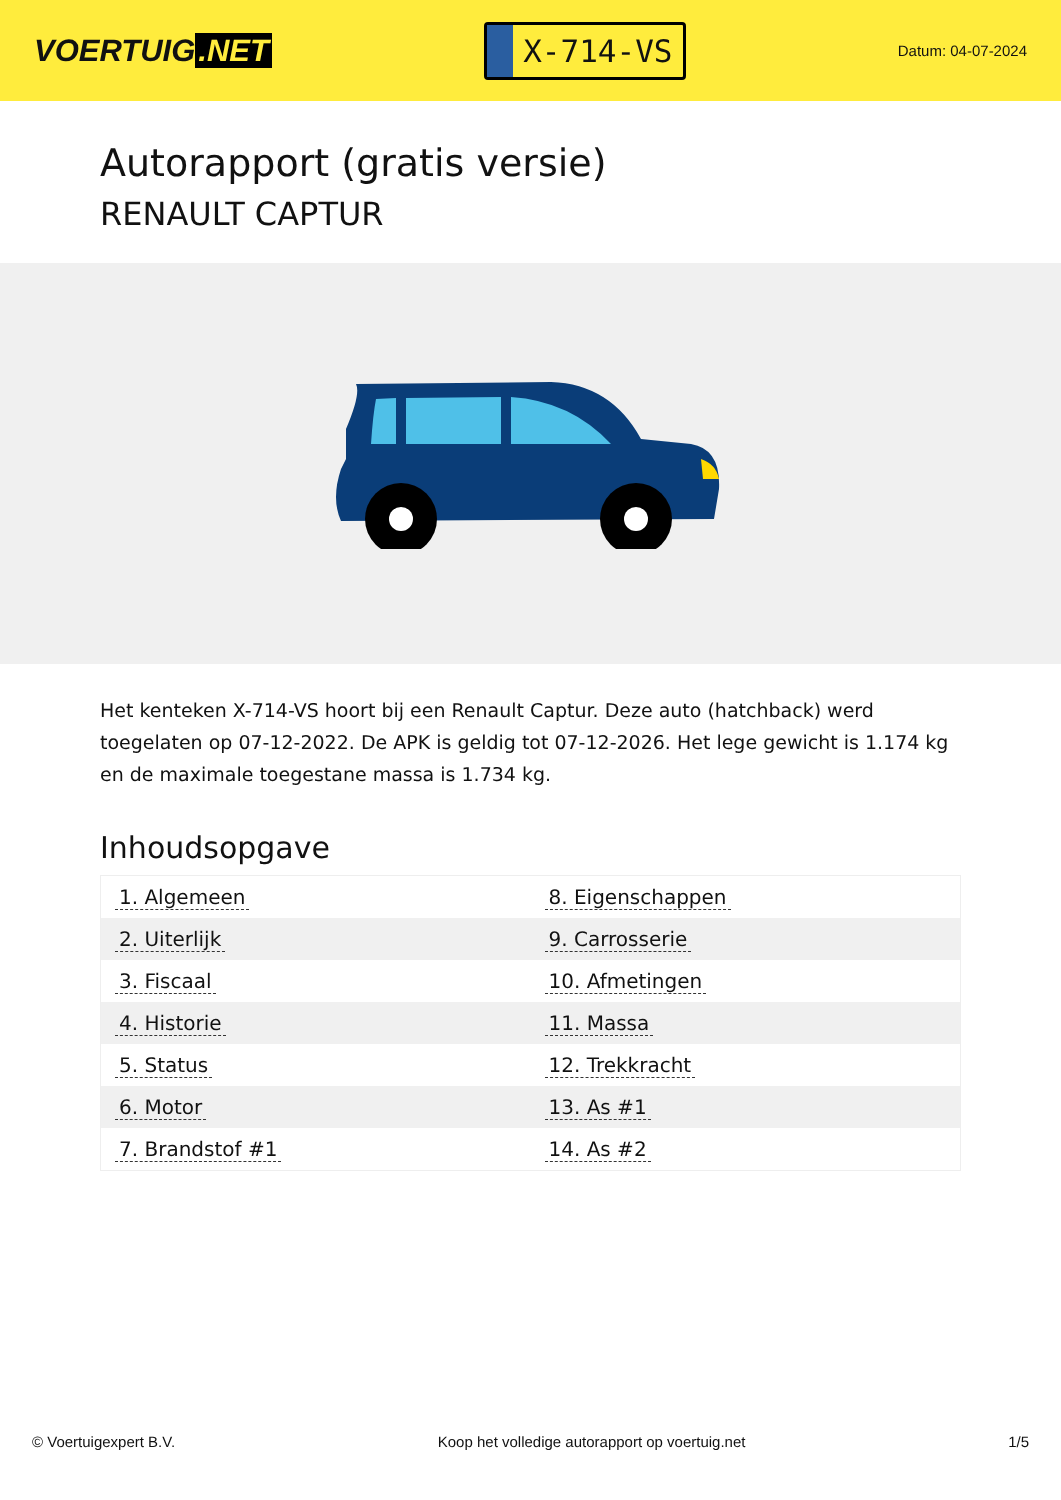VOERTUIG.NET
X-714-VS
Datum: 04-07-2024
Autorapport (gratis versie)
RENAULT CAPTUR
Het kenteken X-714-VS hoort bij een Renault Captur. Deze auto (hatchback) werd toegelaten op 07-12-2022. De APK is geldig tot 07-12-2026. Het lege gewicht is 1.174 kg en de maximale toegestane massa is 1.734 kg.
Inhoudsopgave
| 1. Algemeen | 8. Eigenschappen |
| 2. Uiterlijk | 9. Carrosserie |
| 3. Fiscaal | 10. Afmetingen |
| 4. Historie | 11. Massa |
| 5. Status | 12. Trekkracht |
| 6. Motor | 13. As #1 |
| 7. Brandstof #1 | 14. As #2 |
© Voertuigexpert B.V. Koop het volledige autorapport op voertuig.net 1/5